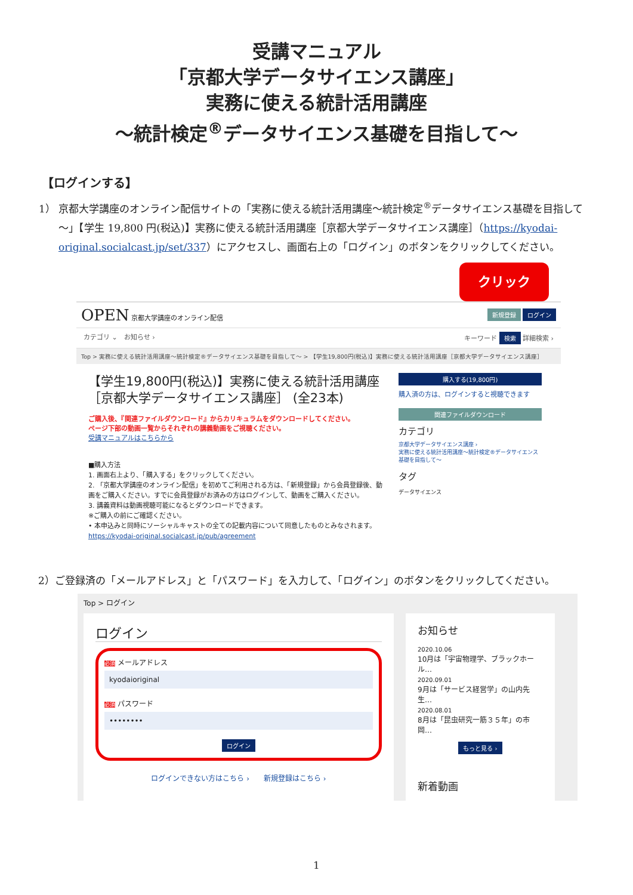受講マニュアル
「京都大学データサイエンス講座」
実務に使える統計活用講座
～統計検定<sup>®</sup>データサイエンス基礎を目指して～
【ログインする】
1） 京都大学講座のオンライン配信サイトの「実務に使える統計活用講座～統計検定<sup>®</sup>データサイエンス基礎を目指して～」【学生 19,800 円(税込)】実務に使える統計活用講座［京都大学データサイエンス講座］（https://kyodai-original.socialcast.jp/set/337）にアクセスし、画面右上の「ログイン」のボタンをクリックしてください。
クリック
OPEN 京都大学講座のオンライン配信
新規登録 ログイン
カテゴリ ⌄　お知らせ › キーワード 検索 詳細検索 ›
Top > 実務に使える統計活用講座～統計検定®データサイエンス基礎を目指して～ > 【学生19,800円(税込)】実務に使える統計活用講座［京都大学データサイエンス講座］
【学生19,800円(税込)】実務に使える統計活用講座［京都大学データサイエンス講座］ (全23本)
ご購入後、『関連ファイルダウンロード』からカリキュラムをダウンロードしてください。
ページ下部の動画一覧からそれぞれの講義動画をご視聴ください。
受講マニュアルはこちらから
■購入方法
1. 画面右上より、「購入する」をクリックしてください。
2. 「京都大学講座のオンライン配信」を初めてご利用される方は、「新規登録」から会員登録後、動画をご購入ください。すでに会員登録がお済みの方はログインして、動画をご購入ください。
3. 講義資料は動画視聴可能になるとダウンロードできます。
※ご購入の前にご確認ください。
• 本申込みと同時にソーシャルキャストの全ての記載内容について同意したものとみなされます。https://kyodai-original.socialcast.jp/pub/agreement
購入する(19,800円)
購入済の方は、ログインすると視聴できます
関連ファイルダウンロード
カテゴリ
京都大学データサイエンス講座 ›
実務に使える統計活用講座～統計検定®データサイエンス基礎を目指して～
タグ
データサイエンス
2）ご登録済の「メールアドレス」と「パスワード」を入力して、「ログイン」のボタンをクリックしてください。
Top > ログイン
ログイン
必須 メールアドレス
kyodaioriginal
必須 パスワード
••••••••
ログイン
ログインできない方はこちら ›　　新規登録はこちら ›
お知らせ
2020.10.06
10月は「宇宙物理学、ブラックホール…
2020.09.01
9月は「サービス経営学」の山内先生…
2020.08.01
8月は「昆虫研究一筋３５年」の市岡…
もっと見る ›
新着動画
1